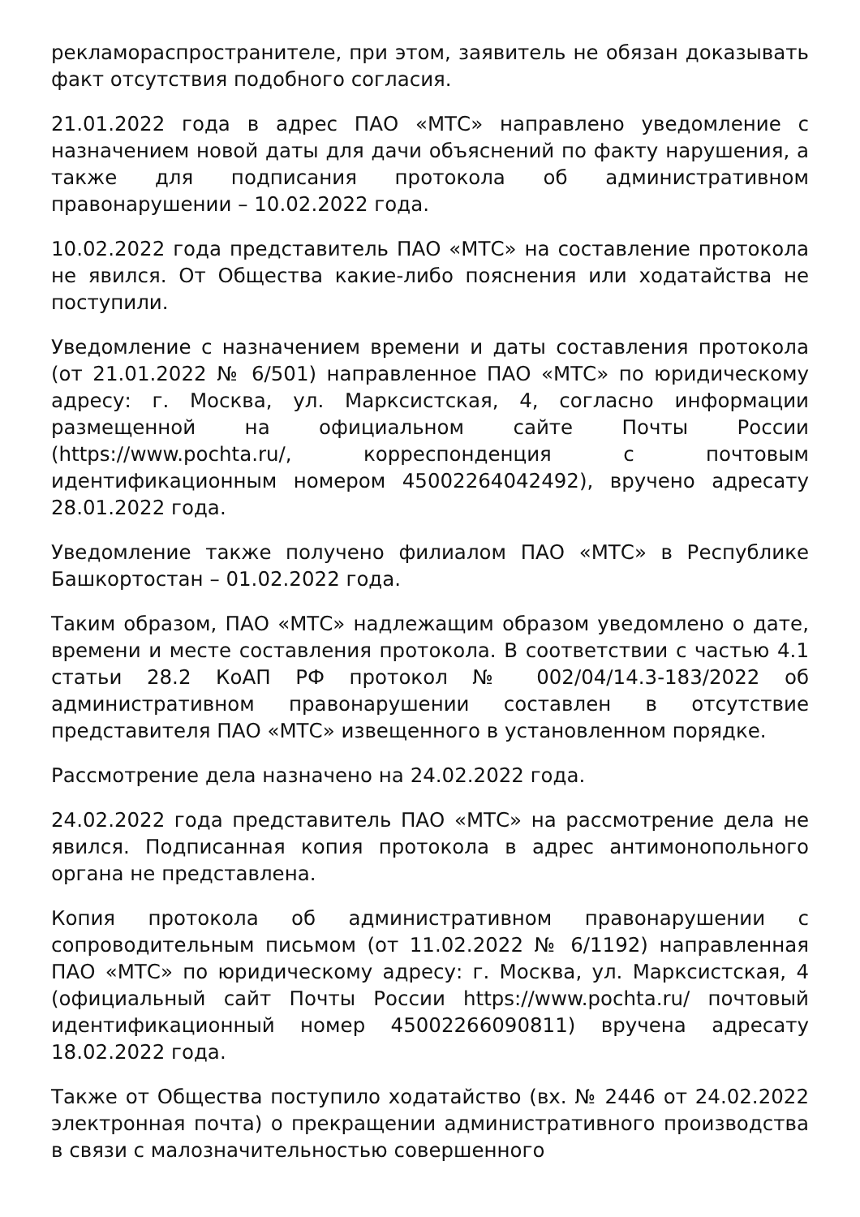рекламораспространителе, при этом, заявитель не обязан доказывать факт отсутствия подобного согласия.
21.01.2022 года в адрес ПАО «МТС» направлено уведомление с назначением новой даты для дачи объяснений по факту нарушения, а также для подписания протокола об административном правонарушении – 10.02.2022 года.
10.02.2022 года представитель ПАО «МТС» на составление протокола не явился. От Общества какие-либо пояснения или ходатайства не поступили.
Уведомление с назначением времени и даты составления протокола (от 21.01.2022 № 6/501) направленное ПАО «МТС» по юридическому адресу: г. Москва, ул. Марксистская, 4, согласно информации размещенной на официальном сайте Почты России (https://www.pochta.ru/, корреспонденция с почтовым идентификационным номером 45002264042492), вручено адресату 28.01.2022 года.
Уведомление также получено филиалом ПАО «МТС» в Республике Башкортостан – 01.02.2022 года.
Таким образом, ПАО «МТС» надлежащим образом уведомлено о дате, времени и месте составления протокола. В соответствии с частью 4.1 статьи 28.2 КоАП РФ протокол № 002/04/14.3-183/2022 об административном правонарушении составлен в отсутствие представителя ПАО «МТС» извещенного в установленном порядке.
Рассмотрение дела назначено на 24.02.2022 года.
24.02.2022 года представитель ПАО «МТС» на рассмотрение дела не явился. Подписанная копия протокола в адрес антимонопольного органа не представлена.
Копия протокола об административном правонарушении с сопроводительным письмом (от 11.02.2022 № 6/1192) направленная ПАО «МТС» по юридическому адресу: г. Москва, ул. Марксистская, 4 (официальный сайт Почты России https://www.pochta.ru/ почтовый идентификационный номер 45002266090811) вручена адресату 18.02.2022 года.
Также от Общества поступило ходатайство (вх. № 2446 от 24.02.2022 электронная почта) о прекращении административного производства в связи с малозначительностью совершенного